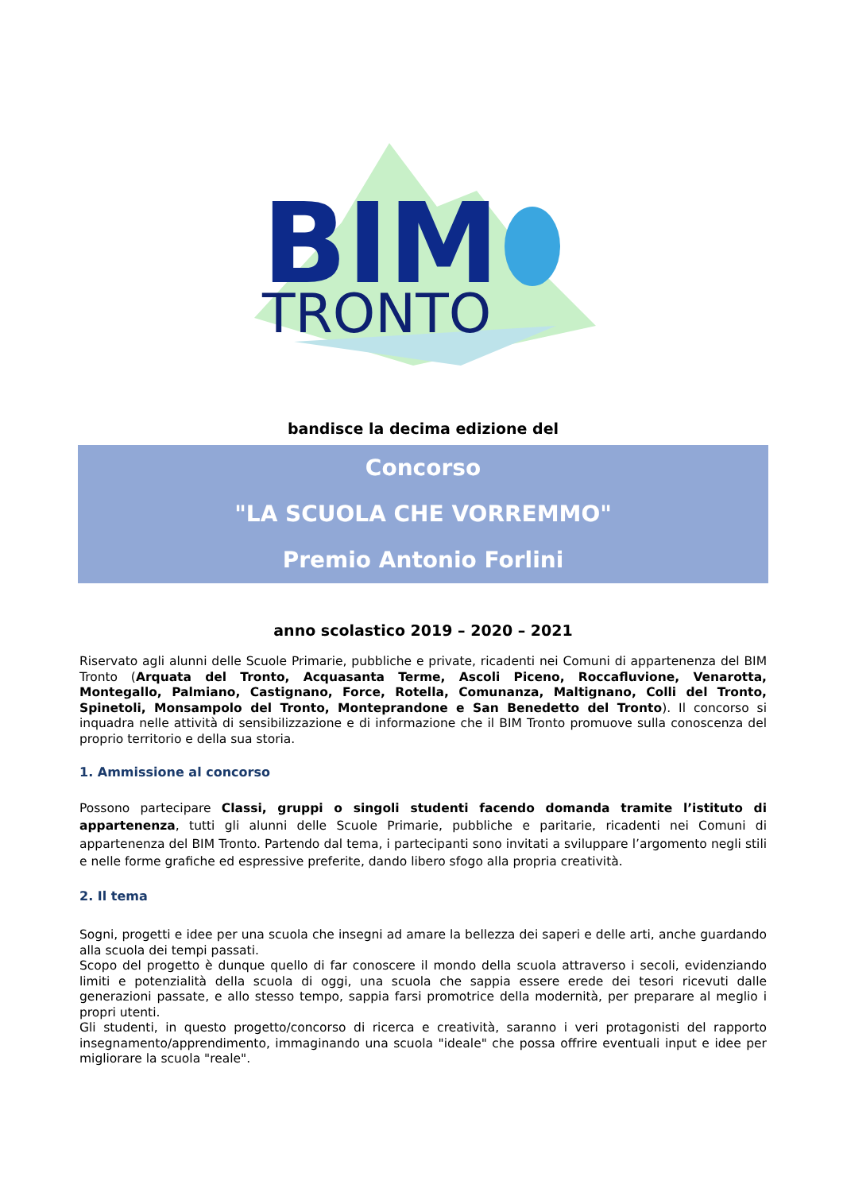BIM
TRONTO
bandisce la decima edizione del
Concorso
"LA SCUOLA CHE VORREMMO"
Premio Antonio Forlini
anno scolastico 2019 – 2020 – 2021
Riservato agli alunni delle Scuole Primarie, pubbliche e private, ricadenti nei Comuni di appartenenza del BIM Tronto (Arquata del Tronto, Acquasanta Terme, Ascoli Piceno, Roccafluvione, Venarotta, Montegallo, Palmiano, Castignano, Force, Rotella, Comunanza, Maltignano, Colli del Tronto, Spinetoli, Monsampolo del Tronto, Monteprandone e San Benedetto del Tronto). Il concorso si inquadra nelle attività di sensibilizzazione e di informazione che il BIM Tronto promuove sulla conoscenza del proprio territorio e della sua storia.
1. Ammissione al concorso
Possono partecipare Classi, gruppi o singoli studenti facendo domanda tramite l’istituto di appartenenza, tutti gli alunni delle Scuole Primarie, pubbliche e paritarie, ricadenti nei Comuni di appartenenza del BIM Tronto. Partendo dal tema, i partecipanti sono invitati a sviluppare l’argomento negli stili e nelle forme grafiche ed espressive preferite, dando libero sfogo alla propria creatività.
2. Il tema
Sogni, progetti e idee per una scuola che insegni ad amare la bellezza dei saperi e delle arti, anche guardando alla scuola dei tempi passati.
Scopo del progetto è dunque quello di far conoscere il mondo della scuola attraverso i secoli, evidenziando limiti e potenzialità della scuola di oggi, una scuola che sappia essere erede dei tesori ricevuti dalle generazioni passate, e allo stesso tempo, sappia farsi promotrice della modernità, per preparare al meglio i propri utenti.
Gli studenti, in questo progetto/concorso di ricerca e creatività, saranno i veri protagonisti del rapporto insegnamento/apprendimento, immaginando una scuola "ideale" che possa offrire eventuali input e idee per migliorare la scuola "reale".